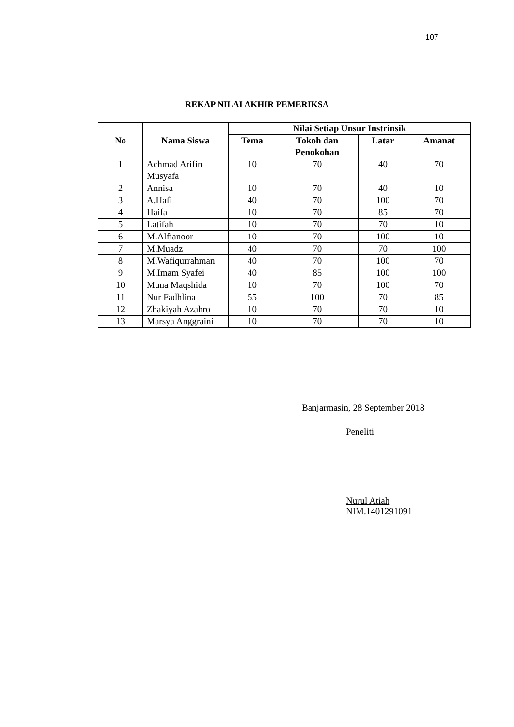107
REKAP NILAI AKHIR PEMERIKSA
| No | Nama Siswa | Nilai Setiap Unsur Instrinsik | | | |
| --- | --- | --- | --- | --- | --- |
| | | Tema | Tokoh dan Penokohan | Latar | Amanat |
| 1 | Achmad Arifin Musyafa | 10 | 70 | 40 | 70 |
| 2 | Annisa | 10 | 70 | 40 | 10 |
| 3 | A.Hafi | 40 | 70 | 100 | 70 |
| 4 | Haifa | 10 | 70 | 85 | 70 |
| 5 | Latifah | 10 | 70 | 70 | 10 |
| 6 | M.Alfianoor | 10 | 70 | 100 | 10 |
| 7 | M.Muadz | 40 | 70 | 70 | 100 |
| 8 | M.Wafiqurrahman | 40 | 70 | 100 | 70 |
| 9 | M.Imam Syafei | 40 | 85 | 100 | 100 |
| 10 | Muna Maqshida | 10 | 70 | 100 | 70 |
| 11 | Nur Fadhlina | 55 | 100 | 70 | 85 |
| 12 | Zhakiyah Azahro | 10 | 70 | 70 | 10 |
| 13 | Marsya Anggraini | 10 | 70 | 70 | 10 |
Banjarmasin, 28 September 2018
Peneliti
Nurul Atiah
NIM.1401291091